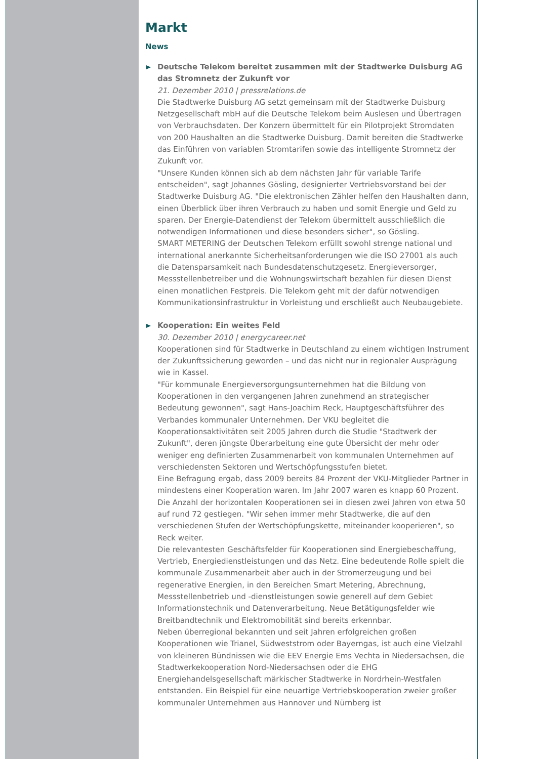Markt
News
Deutsche Telekom bereitet zusammen mit der Stadtwerke Duisburg AG das Stromnetz der Zukunft vor
21. Dezember 2010 | pressrelations.de
Die Stadtwerke Duisburg AG setzt gemeinsam mit der Stadtwerke Duisburg Netzgesellschaft mbH auf die Deutsche Telekom beim Auslesen und Übertragen von Verbrauchsdaten. Der Konzern übermittelt für ein Pilotprojekt Stromdaten von 200 Haushalten an die Stadtwerke Duisburg. Damit bereiten die Stadtwerke das Einführen von variablen Stromtarifen sowie das intelligente Stromnetz der Zukunft vor.
"Unsere Kunden können sich ab dem nächsten Jahr für variable Tarife entscheiden", sagt Johannes Gösling, designierter Vertriebsvorstand bei der Stadtwerke Duisburg AG. "Die elektronischen Zähler helfen den Haushalten dann, einen Überblick über ihren Verbrauch zu haben und somit Energie und Geld zu sparen. Der Energie-Datendienst der Telekom übermittelt ausschließlich die notwendigen Informationen und diese besonders sicher", so Gösling.
SMART METERING der Deutschen Telekom erfüllt sowohl strenge national und international anerkannte Sicherheitsanforderungen wie die ISO 27001 als auch die Datensparsamkeit nach Bundesdatenschutzgesetz. Energieversorger, Messstellenbetreiber und die Wohnungswirtschaft bezahlen für diesen Dienst einen monatlichen Festpreis. Die Telekom geht mit der dafür notwendigen Kommunikationsinfrastruktur in Vorleistung und erschließt auch Neubaugebiete.
Kooperation: Ein weites Feld
30. Dezember 2010 | energycareer.net
Kooperationen sind für Stadtwerke in Deutschland zu einem wichtigen Instrument der Zukunftssicherung geworden – und das nicht nur in regionaler Ausprägung wie in Kassel.
"Für kommunale Energieversorgungsunternehmen hat die Bildung von Kooperationen in den vergangenen Jahren zunehmend an strategischer Bedeutung gewonnen", sagt Hans-Joachim Reck, Hauptgeschäftsführer des Verbandes kommunaler Unternehmen. Der VKU begleitet die Kooperationsaktivitäten seit 2005 Jahren durch die Studie "Stadtwerk der Zukunft", deren jüngste Überarbeitung eine gute Übersicht der mehr oder weniger eng definierten Zusammenarbeit von kommunalen Unternehmen auf verschiedensten Sektoren und Wertschöpfungsstufen bietet.
Eine Befragung ergab, dass 2009 bereits 84 Prozent der VKU-Mitglieder Partner in mindestens einer Kooperation waren. Im Jahr 2007 waren es knapp 60 Prozent. Die Anzahl der horizontalen Kooperationen sei in diesen zwei Jahren von etwa 50 auf rund 72 gestiegen. "Wir sehen immer mehr Stadtwerke, die auf den verschiedenen Stufen der Wertschöpfungskette, miteinander kooperieren", so Reck weiter.
Die relevantesten Geschäftsfelder für Kooperationen sind Energiebeschaffung, Vertrieb, Energiedienstleistungen und das Netz. Eine bedeutende Rolle spielt die kommunale Zusammenarbeit aber auch in der Stromerzeugung und bei regenerative Energien, in den Bereichen Smart Metering, Abrechnung, Messstellenbetrieb und -dienstleistungen sowie generell auf dem Gebiet Informationstechnik und Datenverarbeitung. Neue Betätigungsfelder wie Breitbandtechnik und Elektromobilität sind bereits erkennbar.
Neben überregional bekannten und seit Jahren erfolgreichen großen Kooperationen wie Trianel, Südweststrom oder Bayerngas, ist auch eine Vielzahl von kleineren Bündnissen wie die EEV Energie Ems Vechta in Niedersachsen, die Stadtwerkekooperation Nord-Niedersachsen oder die EHG Energiehandelsgesellschaft märkischer Stadtwerke in Nordrhein-Westfalen entstanden. Ein Beispiel für eine neuartige Vertriebskooperation zweier großer kommunaler Unternehmen aus Hannover und Nürnberg ist